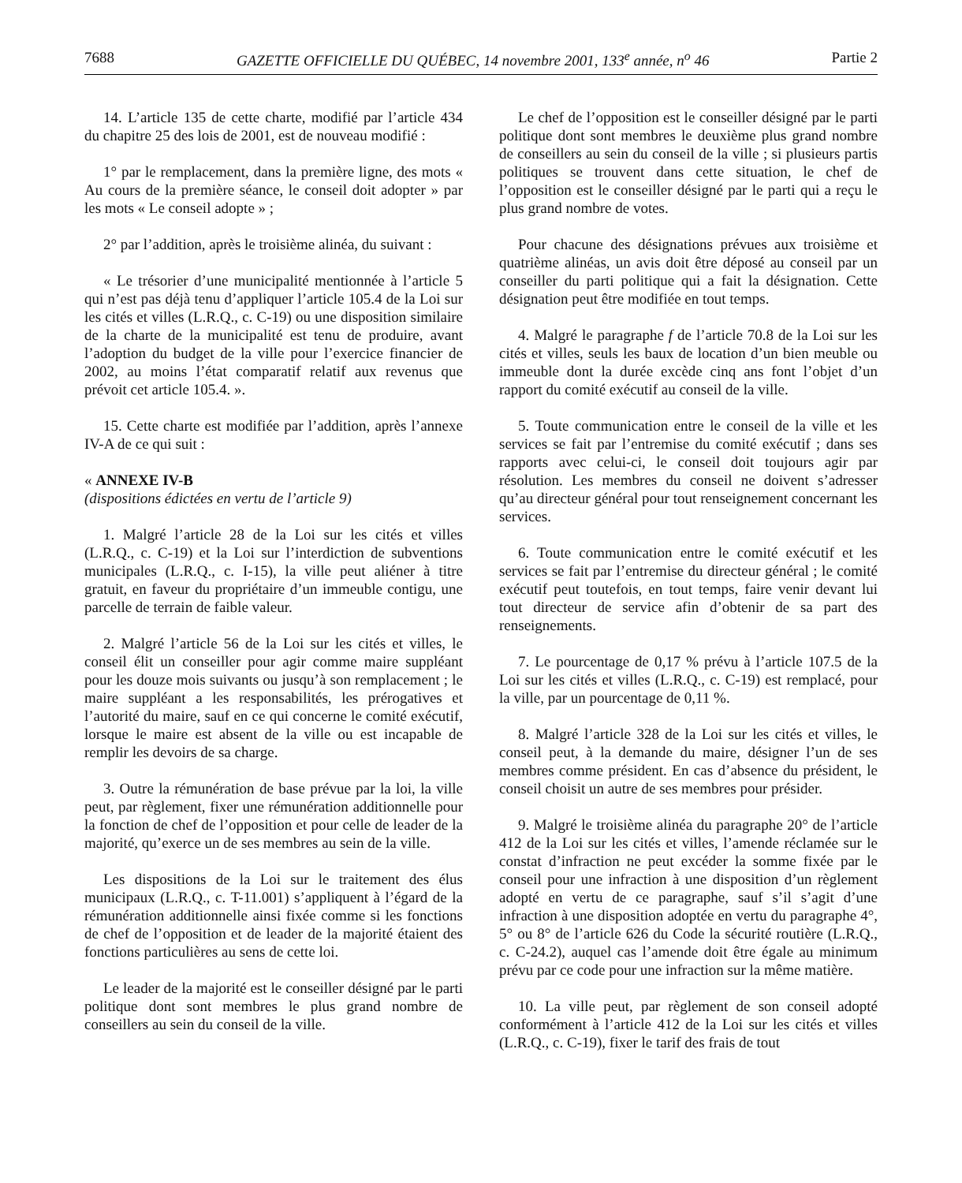7688 GAZETTE OFFICIELLE DU QUÉBEC, 14 novembre 2001, 133<sup>e</sup> année, n<sup>o</sup> 46 Partie 2
14. L’article 135 de cette charte, modifié par l’article 434 du chapitre 25 des lois de 2001, est de nouveau modifié :
1° par le remplacement, dans la première ligne, des mots « Au cours de la première séance, le conseil doit adopter » par les mots « Le conseil adopte » ;
2° par l’addition, après le troisième alinéa, du suivant :
« Le trésorier d’une municipalité mentionnée à l’article 5 qui n’est pas déjà tenu d’appliquer l’article 105.4 de la Loi sur les cités et villes (L.R.Q., c. C-19) ou une disposition similaire de la charte de la municipalité est tenu de produire, avant l’adoption du budget de la ville pour l’exercice financier de 2002, au moins l’état comparatif relatif aux revenus que prévoit cet article 105.4. ».
15. Cette charte est modifiée par l’addition, après l’annexe IV-A de ce qui suit :
« ANNEXE IV-B
(dispositions édictées en vertu de l’article 9)
1. Malgré l’article 28 de la Loi sur les cités et villes (L.R.Q., c. C-19) et la Loi sur l’interdiction de subventions municipales (L.R.Q., c. I-15), la ville peut aliéner à titre gratuit, en faveur du propriétaire d’un immeuble contigu, une parcelle de terrain de faible valeur.
2. Malgré l’article 56 de la Loi sur les cités et villes, le conseil élit un conseiller pour agir comme maire suppléant pour les douze mois suivants ou jusqu’à son remplacement ; le maire suppléant a les responsabilités, les prérogatives et l’autorité du maire, sauf en ce qui concerne le comité exécutif, lorsque le maire est absent de la ville ou est incapable de remplir les devoirs de sa charge.
3. Outre la rémunération de base prévue par la loi, la ville peut, par règlement, fixer une rémunération additionnelle pour la fonction de chef de l’opposition et pour celle de leader de la majorité, qu’exerce un de ses membres au sein de la ville.
Les dispositions de la Loi sur le traitement des élus municipaux (L.R.Q., c. T-11.001) s’appliquent à l’égard de la rémunération additionnelle ainsi fixée comme si les fonctions de chef de l’opposition et de leader de la majorité étaient des fonctions particulières au sens de cette loi.
Le leader de la majorité est le conseiller désigné par le parti politique dont sont membres le plus grand nombre de conseillers au sein du conseil de la ville.
Le chef de l’opposition est le conseiller désigné par le parti politique dont sont membres le deuxième plus grand nombre de conseillers au sein du conseil de la ville ; si plusieurs partis politiques se trouvent dans cette situation, le chef de l’opposition est le conseiller désigné par le parti qui a reçu le plus grand nombre de votes.
Pour chacune des désignations prévues aux troisième et quatrième alinéas, un avis doit être déposé au conseil par un conseiller du parti politique qui a fait la désignation. Cette désignation peut être modifiée en tout temps.
4. Malgré le paragraphe f de l’article 70.8 de la Loi sur les cités et villes, seuls les baux de location d’un bien meuble ou immeuble dont la durée excède cinq ans font l’objet d’un rapport du comité exécutif au conseil de la ville.
5. Toute communication entre le conseil de la ville et les services se fait par l’entremise du comité exécutif ; dans ses rapports avec celui-ci, le conseil doit toujours agir par résolution. Les membres du conseil ne doivent s’adresser qu’au directeur général pour tout renseignement concernant les services.
6. Toute communication entre le comité exécutif et les services se fait par l’entremise du directeur général ; le comité exécutif peut toutefois, en tout temps, faire venir devant lui tout directeur de service afin d’obtenir de sa part des renseignements.
7. Le pourcentage de 0,17 % prévu à l’article 107.5 de la Loi sur les cités et villes (L.R.Q., c. C-19) est remplacé, pour la ville, par un pourcentage de 0,11 %.
8. Malgré l’article 328 de la Loi sur les cités et villes, le conseil peut, à la demande du maire, désigner l’un de ses membres comme président. En cas d’absence du président, le conseil choisit un autre de ses membres pour présider.
9. Malgré le troisième alinéa du paragraphe 20° de l’article 412 de la Loi sur les cités et villes, l’amende réclamée sur le constat d’infraction ne peut excéder la somme fixée par le conseil pour une infraction à une disposition d’un règlement adopté en vertu de ce paragraphe, sauf s’il s’agit d’une infraction à une disposition adoptée en vertu du paragraphe 4°, 5° ou 8° de l’article 626 du Code la sécurité routière (L.R.Q., c. C-24.2), auquel cas l’amende doit être égale au minimum prévu par ce code pour une infraction sur la même matière.
10. La ville peut, par règlement de son conseil adopté conformément à l’article 412 de la Loi sur les cités et villes (L.R.Q., c. C-19), fixer le tarif des frais de tout